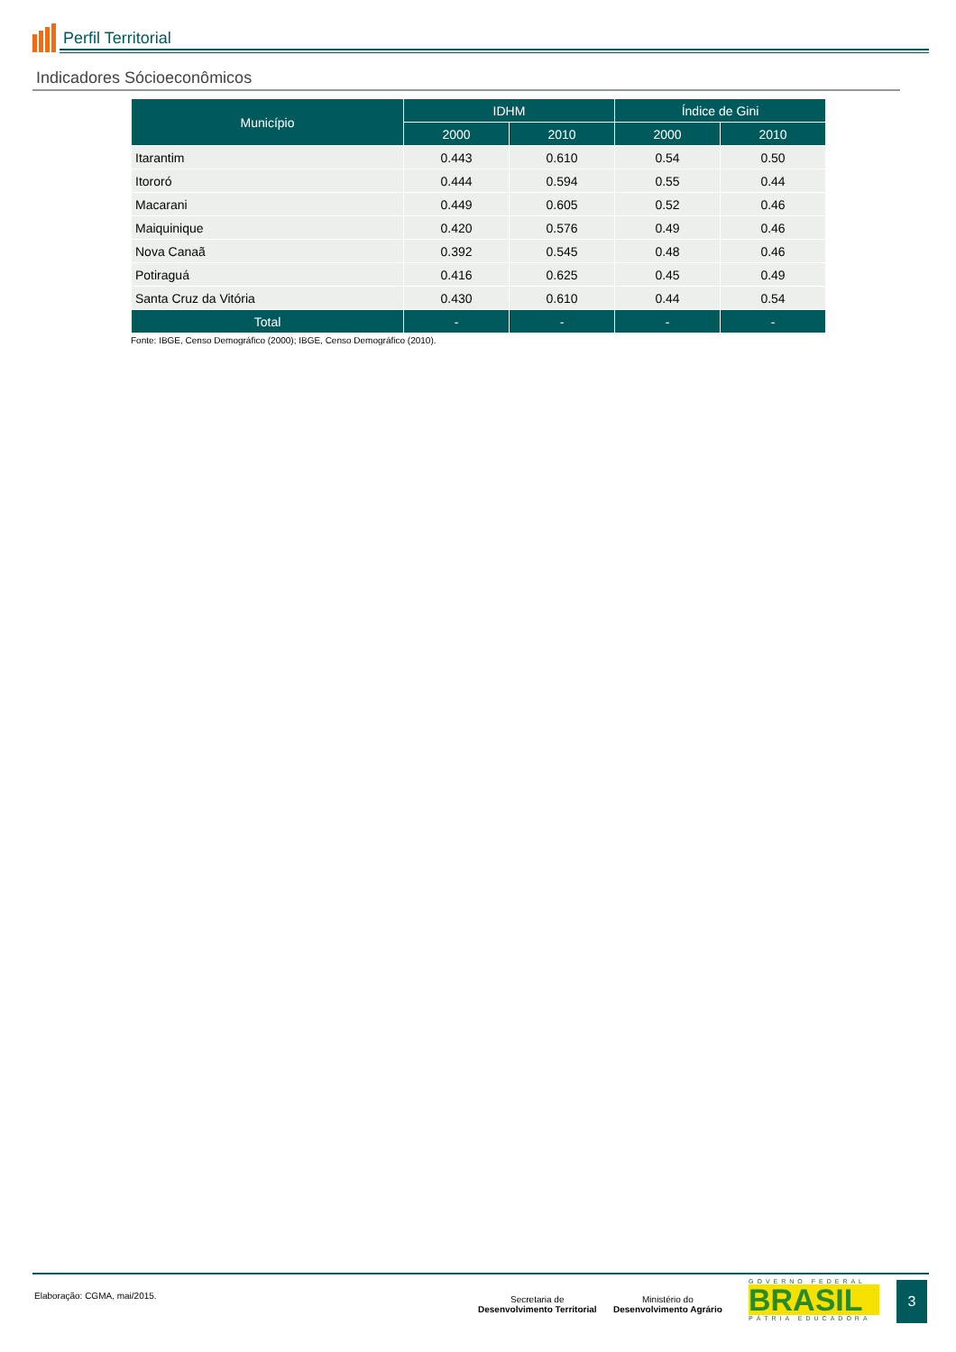Perfil Territorial
Indicadores Sócioeconômicos
| Município | IDHM | | Índice de Gini | |
| --- | --- | --- | --- | --- |
| | 2000 | 2010 | 2000 | 2010 |
| Itarantim | 0.443 | 0.610 | 0.54 | 0.50 |
| Itororó | 0.444 | 0.594 | 0.55 | 0.44 |
| Macarani | 0.449 | 0.605 | 0.52 | 0.46 |
| Maiquinique | 0.420 | 0.576 | 0.49 | 0.46 |
| Nova Canaã | 0.392 | 0.545 | 0.48 | 0.46 |
| Potiraguá | 0.416 | 0.625 | 0.45 | 0.49 |
| Santa Cruz da Vitória | 0.430 | 0.610 | 0.44 | 0.54 |
| Total | - | - | - | - |
Fonte: IBGE, Censo Demográfico (2000); IBGE, Censo Demográfico (2010).
Elaboração: CGMA, mai/2015.
Secretaria de
Desenvolvimento Territorial
Ministério do
Desenvolvimento Agrário
GOVERNO FEDERAL
BRASIL
PÁTRIA EDUCADORA
3